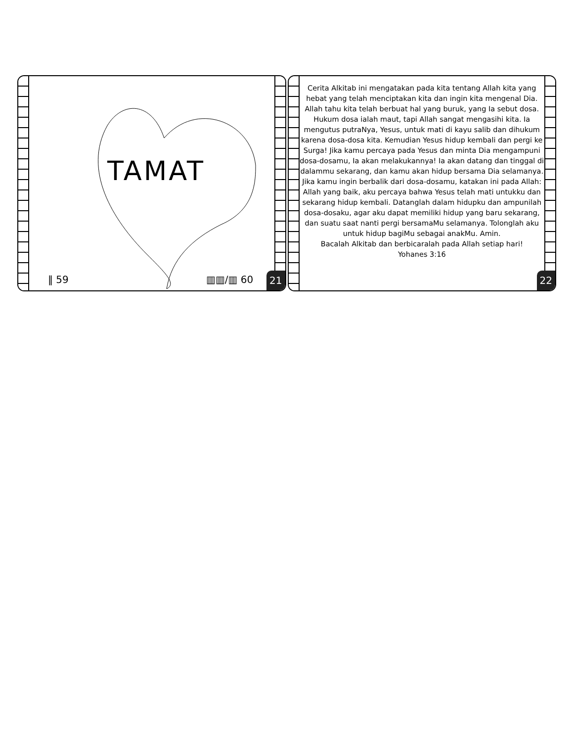TAMAT
‖ 59 ▥▥/▥ 60 21
Cerita Alkitab ini mengatakan pada kita tentang Allah kita yang hebat yang telah menciptakan kita dan ingin kita mengenal Dia. Allah tahu kita telah berbuat hal yang buruk, yang Ia sebut dosa. Hukum dosa ialah maut, tapi Allah sangat mengasihi kita. Ia mengutus putraNya, Yesus, untuk mati di kayu salib dan dihukum karena dosa-dosa kita. Kemudian Yesus hidup kembali dan pergi ke Surga! Jika kamu percaya pada Yesus dan minta Dia mengampuni dosa-dosamu, Ia akan melakukannya! Ia akan datang dan tinggal di dalammu sekarang, dan kamu akan hidup bersama Dia selamanya.
Jika kamu ingin berbalik dari dosa-dosamu, katakan ini pada Allah:
Allah yang baik, aku percaya bahwa Yesus telah mati untukku dan sekarang hidup kembali. Datanglah dalam hidupku dan ampunilah dosa-dosaku, agar aku dapat memiliki hidup yang baru sekarang, dan suatu saat nanti pergi bersamaMu selamanya. Tolonglah aku untuk hidup bagiMu sebagai anakMu. Amin.
Bacalah Alkitab dan berbicaralah pada Allah setiap hari!
Yohanes 3:16
22